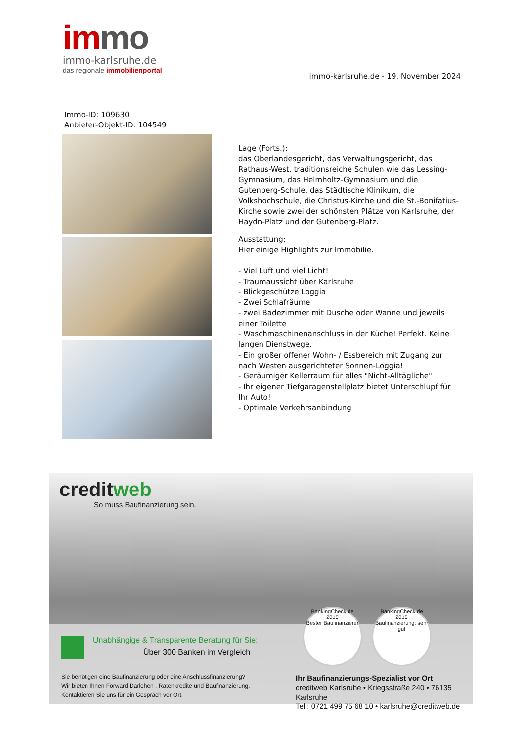immo
immo-karlsruhe.de
das regionale immobilienportal
immo-karlsruhe.de - 19. November 2024
Immo-ID: 109630
Anbieter-Objekt-ID: 104549
Lage (Forts.):
das Oberlandesgericht, das Verwaltungsgericht, das Rathaus-West, traditionsreiche Schulen wie das Lessing-Gymnasium, das Helmholtz-Gymnasium und die Gutenberg-Schule, das Städtische Klinikum, die Volkshochschule, die Christus-Kirche und die St.-Bonifatius-Kirche sowie zwei der schönsten Plätze von Karlsruhe, der Haydn-Platz und der Gutenberg-Platz.
Ausstattung:
Hier einige Highlights zur Immobilie.
- Viel Luft und viel Licht!
- Traumaussicht über Karlsruhe
- Blickgeschütze Loggia
- Zwei Schlafräume
- zwei Badezimmer mit Dusche oder Wanne und jeweils einer Toilette
- Waschmaschinenanschluss in der Küche! Perfekt. Keine langen Dienstwege.
- Ein großer offener Wohn- / Essbereich mit Zugang zur nach Westen ausgerichteter Sonnen-Loggia!
- Geräumiger Kellerraum für alles "Nicht-Alltägliche"
- Ihr eigener Tiefgaragenstellplatz bietet Unterschlupf für Ihr Auto!
- Optimale Verkehrsanbindung
creditweb
So muss Baufinanzierung sein.
BankingCheck.de
2015
Bester Baufinanzierer
BankingCheck.de
2015
Baufinanzierung: sehr gut
Unabhängige & Transparente Beratung für Sie:
Über 300 Banken im Vergleich
Sie benötigen eine Baufinanzierung oder eine Anschlussfinanzierung?
Wir bieten Ihnen Forward Darlehen , Ratenkredite und Baufinanzierung.
Kontaktieren Sie uns für ein Gespräch vor Ort.
Ihr Baufinanzierungs-Spezialist vor Ort
creditweb Karlsruhe • Kriegsstraße 240 • 76135 Karlsruhe
Tel.: 0721 499 75 68 10 • karlsruhe@creditweb.de